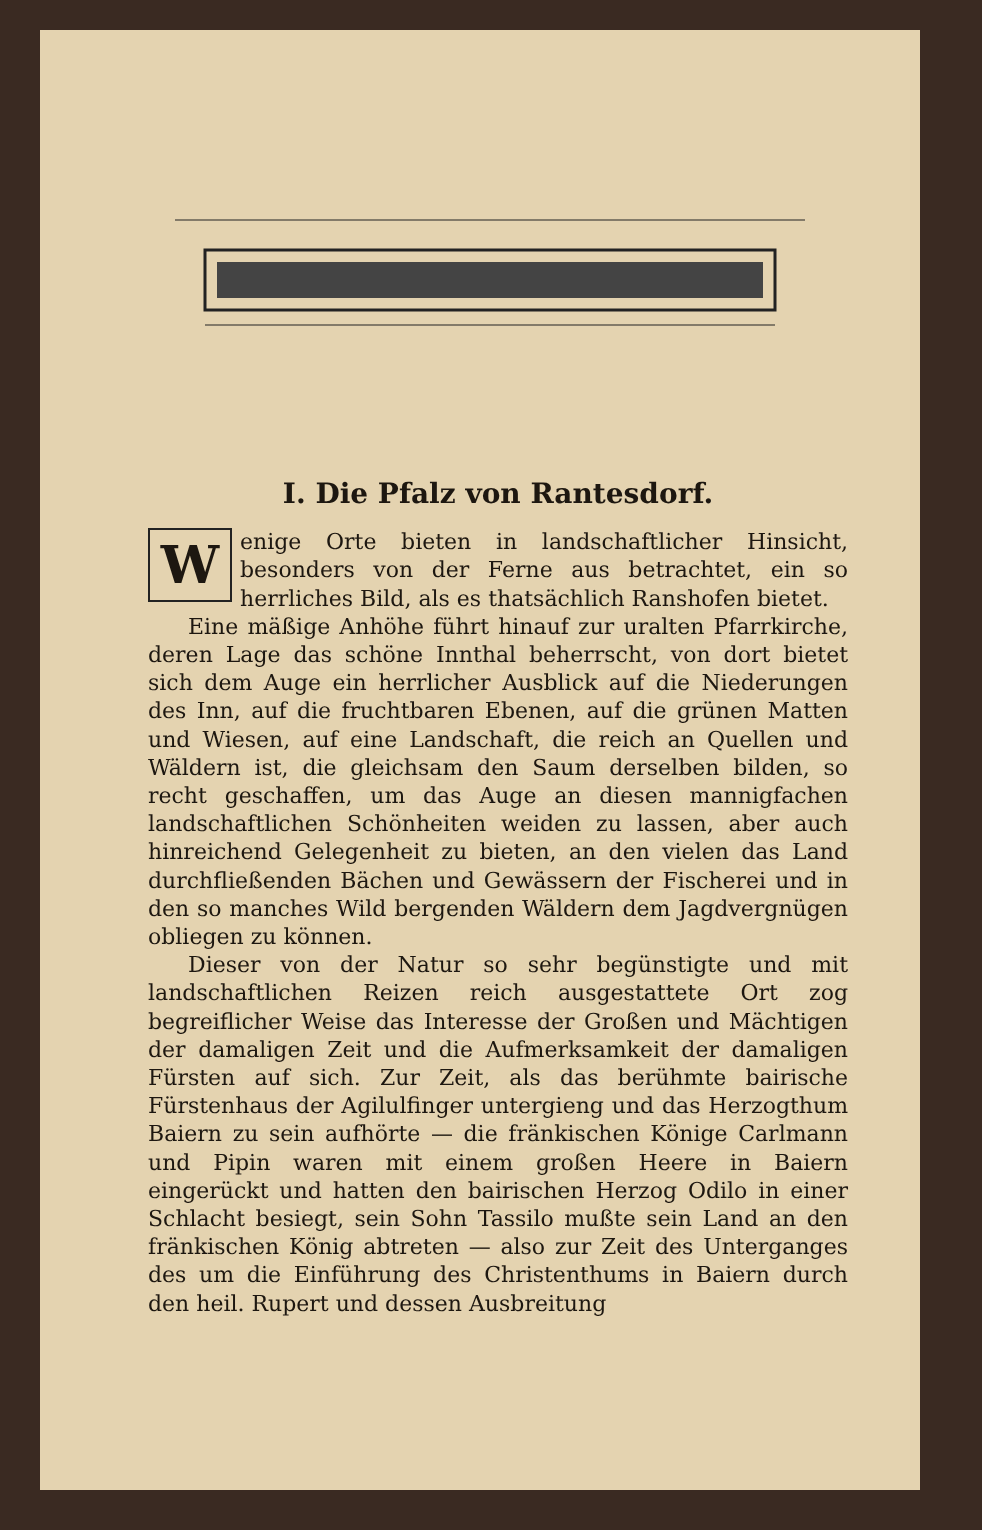I. Die Pfalz von Rantesdorf.
Wenige Orte bieten in landschaftlicher Hinsicht, besonders von der Ferne aus betrachtet, ein so herrliches Bild, als es thatsächlich Ranshofen bietet.
Eine mäßige Anhöhe führt hinauf zur uralten Pfarrkirche, deren Lage das schöne Innthal beherrscht, von dort bietet sich dem Auge ein herrlicher Ausblick auf die Niederungen des Inn, auf die fruchtbaren Ebenen, auf die grünen Matten und Wiesen, auf eine Landschaft, die reich an Quellen und Wäldern ist, die gleichsam den Saum derselben bilden, so recht geschaffen, um das Auge an diesen mannigfachen landschaftlichen Schönheiten weiden zu lassen, aber auch hinreichend Gelegenheit zu bieten, an den vielen das Land durchfließenden Bächen und Gewässern der Fischerei und in den so manches Wild bergenden Wäldern dem Jagdvergnügen obliegen zu können.
Dieser von der Natur so sehr begünstigte und mit landschaftlichen Reizen reich ausgestattete Ort zog begreiflicher Weise das Interesse der Großen und Mächtigen der damaligen Zeit und die Aufmerksamkeit der damaligen Fürsten auf sich. Zur Zeit, als das berühmte bairische Fürstenhaus der Agilulfinger untergieng und das Herzogthum Baiern zu sein aufhörte — die fränkischen Könige Carlmann und Pipin waren mit einem großen Heere in Baiern eingerückt und hatten den bairischen Herzog Odilo in einer Schlacht besiegt, sein Sohn Tassilo mußte sein Land an den fränkischen König abtreten — also zur Zeit des Unterganges des um die Einführung des Christenthums in Baiern durch den heil. Rupert und dessen Ausbreitung